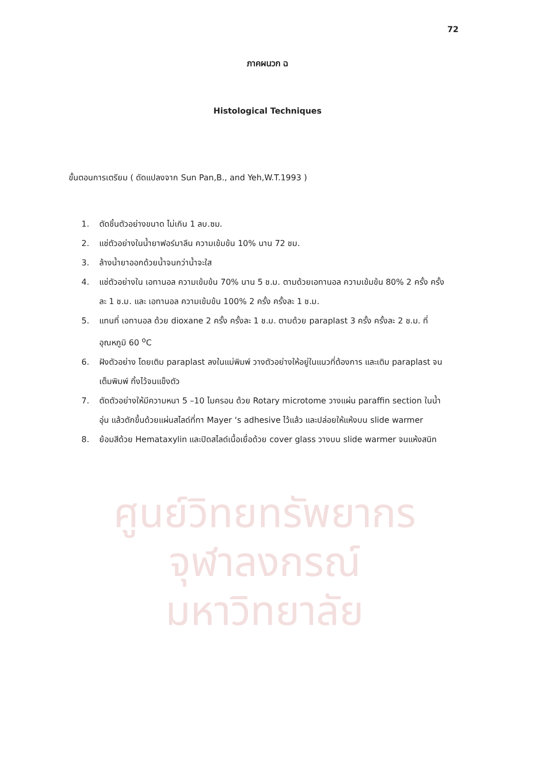ศูนย์วิทยทรัพยากร
จุฬาลงกรณ์มหาวิทยาลัย
72
ภาคผนวก ฉ
Histological Techniques
ขั้นตอนการเตรียม ( ดัดแปลงจาก Sun Pan,B., and Yeh,W.T.1993 )
1. ตัดชิ้นตัวอย่างขนาด ไม่เกิน 1 ลบ.ซม.
2. แช่ตัวอย่างในน้ำยาฟอร์มาลีน ความเข้มข้น 10% นาน 72 ชม.
3. ล้างน้ำยาออกด้วยน้ำจนกว่าน้ำจะใส
4. แช่ตัวอย่างใน เอทานอล ความเข้มข้น 70% นาน 5 ช.ม. ตามด้วยเอทานอล ความเข้มข้น 80% 2 ครั้ง ครั้งละ 1 ช.ม. และ เอทานอล ความเข้มข้น 100% 2 ครั้ง ครั้งละ 1 ช.ม.
5. แทนที่ เอทานอล ด้วย dioxane 2 ครั้ง ครั้งละ 1 ช.ม. ตามด้วย paraplast 3 ครั้ง ครั้งละ 2 ช.ม. ที่อุณหภูมิ 60 <sup>o</sup>C
6. ฝังตัวอย่าง โดยเติม paraplast ลงในแม่พิมพ์ วางตัวอย่างให้อยู่ในแนวที่ต้องการ และเติม paraplast จนเต็มพิมพ์ ทิ้งไว้จนแข็งตัว
7. ตัดตัวอย่างให้มีความหนา 5 –10 ไมครอน ด้วย Rotary microtome วางแผ่น paraffin section ในน้ำอุ่น แล้วตักขึ้นด้วยแผ่นสไลด์ที่ทา Mayer ‘s adhesive ไว้แล้ว และปล่อยให้แห้งบน slide warmer
8. ย้อมสีด้วย Hemataxylin และปิดสไลด์เนื้อเยื่อด้วย cover glass วางบน slide warmer จนแห้งสนิท